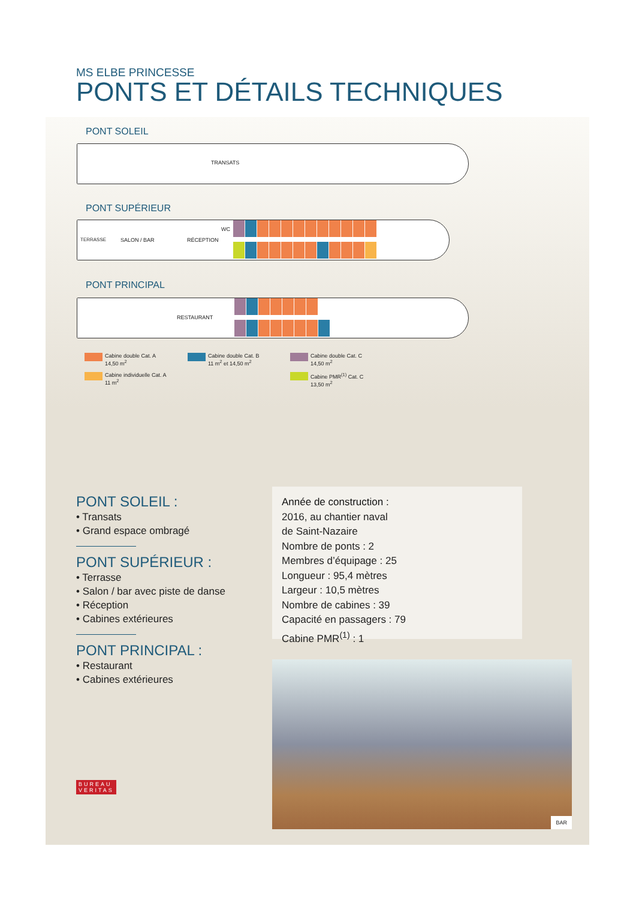MS ELBE PRINCESSE
PONTS ET DÉTAILS TECHNIQUES
PONT SOLEIL
TRANSATS
PONT SUPÉRIEUR
TERRASSE SALON / BAR RÉCEPTION
WC
PONT PRINCIPAL
RESTAURANT
Cabine double Cat. A
14,50 m<sup>2</sup>
Cabine double Cat. B
11 m<sup>2</sup> et 14,50 m<sup>2</sup>
Cabine double Cat. C
14,50 m<sup>2</sup>
Cabine individuelle Cat. A
11 m<sup>2</sup>
Cabine PMR<sup>(1)</sup> Cat. C
13,50 m<sup>2</sup>
PONT SOLEIL :
• Transats
• Grand espace ombragé
PONT SUPÉRIEUR :
• Terrasse
• Salon / bar avec piste de danse
• Réception
• Cabines extérieures
PONT PRINCIPAL :
• Restaurant
• Cabines extérieures
Année de construction :
2016, au chantier naval
de Saint-Nazaire
Nombre de ponts : 2
Membres d’équipage : 25
Longueur : 95,4 mètres
Largeur : 10,5 mètres
Nombre de cabines : 39
Capacité en passagers : 79
Cabine PMR<sup>(1)</sup> : 1
BAR
BUREAU
VERITAS